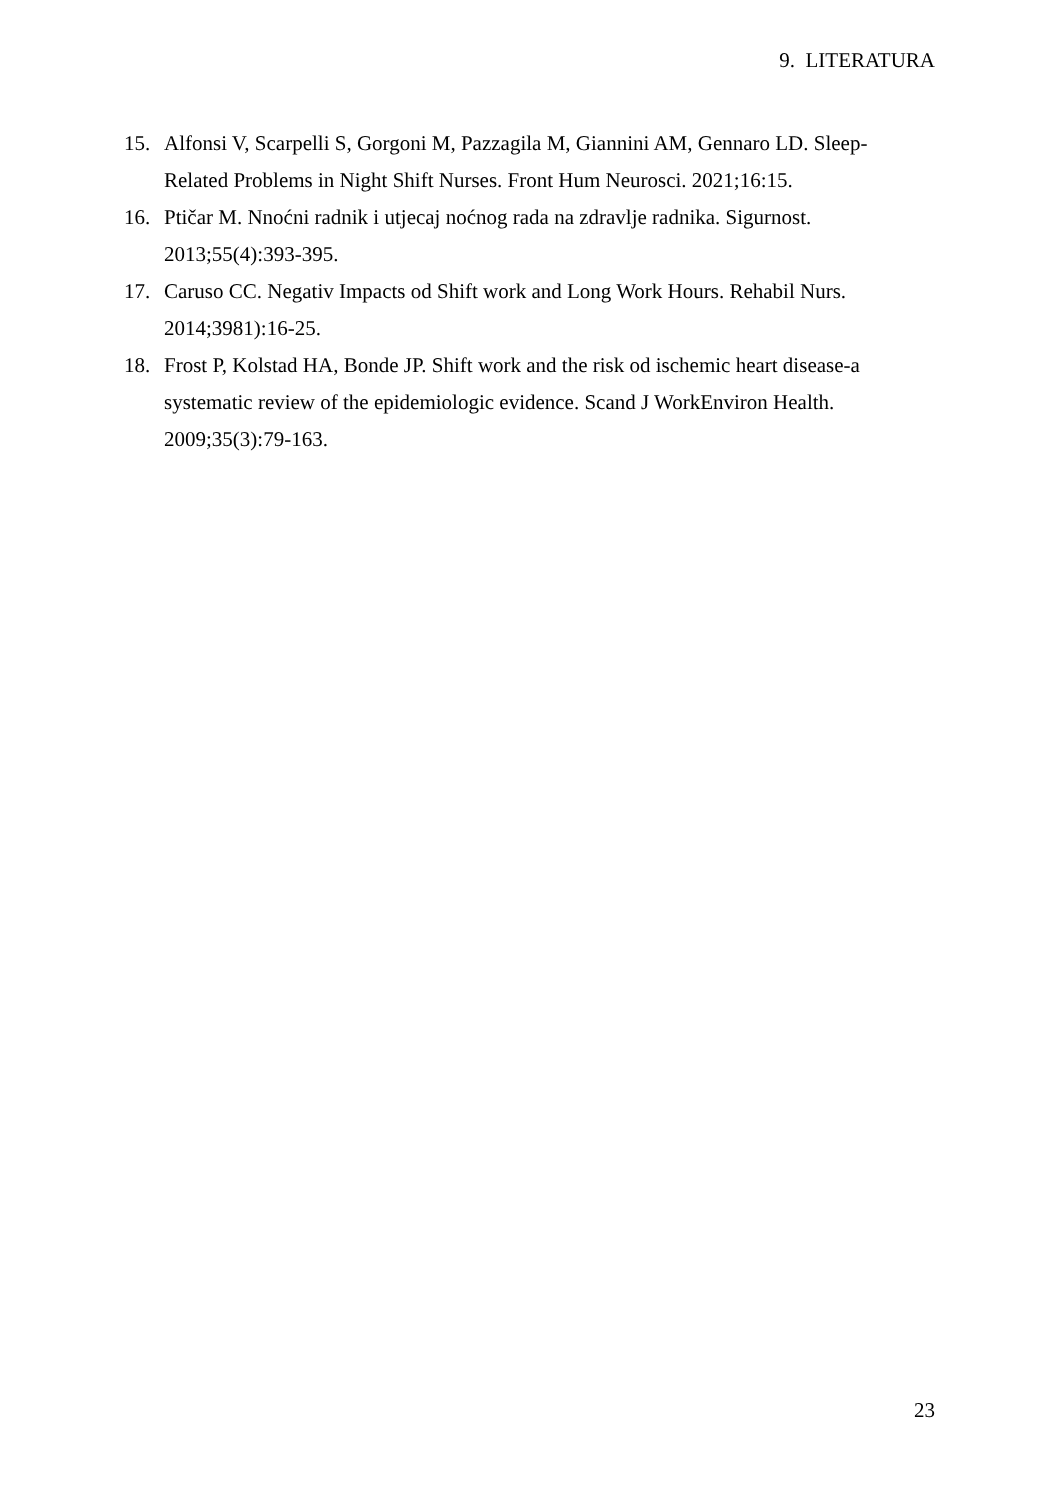9. LITERATURA
15. Alfonsi V, Scarpelli S, Gorgoni M, Pazzagila M, Giannini AM, Gennaro LD. Sleep-Related Problems in Night Shift Nurses. Front Hum Neurosci. 2021;16:15.
16. Ptičar M. Nnoćni radnik i utjecaj noćnog rada na zdravlje radnika. Sigurnost. 2013;55(4):393-395.
17. Caruso CC. Negativ Impacts od Shift work and Long Work Hours. Rehabil Nurs. 2014;3981):16-25.
18. Frost P, Kolstad HA, Bonde JP. Shift work and the risk od ischemic heart disease-a systematic review of the epidemiologic evidence. Scand J WorkEnviron Health. 2009;35(3):79-163.
23